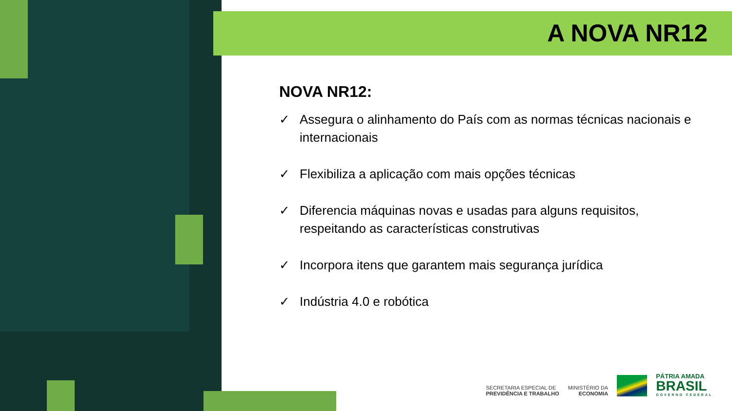A NOVA NR12
NOVA NR12:
✓ Assegura o alinhamento do País com as normas técnicas nacionais e internacionais
✓ Flexibiliza a aplicação com mais opções técnicas
✓ Diferencia máquinas novas e usadas para alguns requisitos, respeitando as características construtivas
✓ Incorpora itens que garantem mais segurança jurídica
✓ Indústria 4.0 e robótica
SECRETARIA ESPECIAL DE
PREVIDÊNCIA E TRABALHO
MINISTÉRIO DA
ECONOMIA
PÁTRIA AMADA
BRASIL
GOVERNO FEDERAL